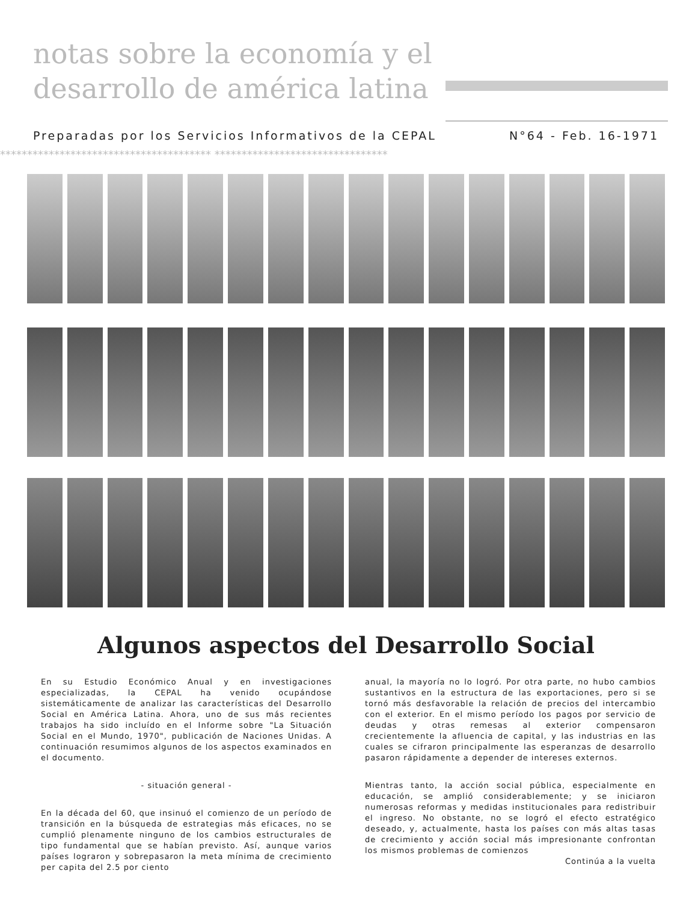notas sobre la economía y el
desarrollo de américa latina
Preparadas por los Servicios Informativos de la CEPAL N°64 - Feb. 16-1971
*************************************** ********************************
Algunos aspectos del Desarrollo Social
En su Estudio Económico Anual y en investigaciones especializadas, la CEPAL ha venido ocupándose sistemáticamente de analizar las características del Desarrollo Social en América Latina. Ahora, uno de sus más recientes trabajos ha sido incluído en el Informe sobre "La Situación Social en el Mundo, 1970", publicación de Naciones Unidas. A continuación resumimos algunos de los aspectos examinados en el documento.
- situación general -
En la década del 60, que insinuó el comienzo de un período de transición en la búsqueda de estrategias más eficaces, no se cumplió plenamente ninguno de los cambios estructurales de tipo fundamental que se habían previsto. Así, aunque varios países lograron y sobrepasaron la meta mínima de crecimiento per capita del 2.5 por ciento
anual, la mayoría no lo logró. Por otra parte, no hubo cambios sustantivos en la estructura de las exportaciones, pero si se tornó más desfavorable la relación de precios del intercambio con el exterior. En el mismo período los pagos por servicio de deudas y otras remesas al exterior compensaron crecientemente la afluencia de capital, y las industrias en las cuales se cifraron principalmente las esperanzas de desarrollo pasaron rápidamente a depender de intereses externos.
Mientras tanto, la acción social pública, especialmente en educación, se amplió considerablemente; y se iniciaron numerosas reformas y medidas institucionales para redistribuir el ingreso. No obstante, no se logró el efecto estratégico deseado, y, actualmente, hasta los países con más altas tasas de crecimiento y acción social más impresionante confrontan los mismos problemas de comienzos
Continúa a la vuelta